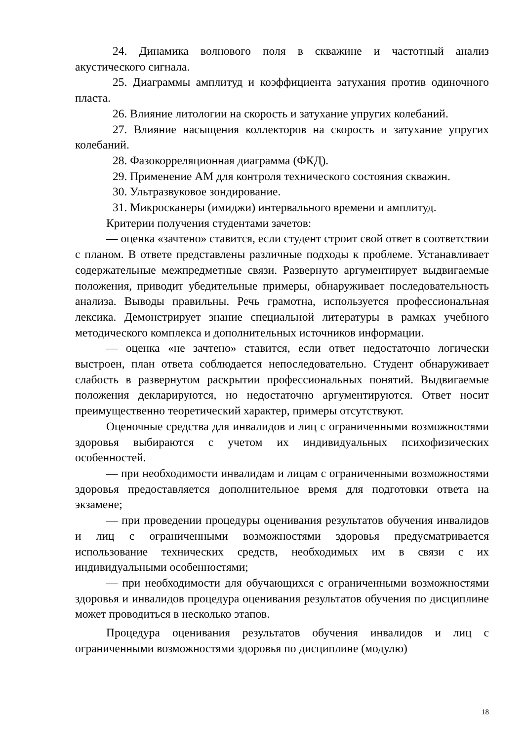24. Динамика волнового поля в скважине и частотный анализ акустического сигнала.
25. Диаграммы амплитуд и коэффициента затухания против одиночного пласта.
26. Влияние литологии на скорость и затухание упругих колебаний.
27. Влияние насыщения коллекторов на скорость и затухание упругих колебаний.
28. Фазокорреляционная диаграмма (ФКД).
29. Применение АМ для контроля технического состояния скважин.
30. Ультразвуковое зондирование.
31. Микросканеры (имиджи) интервального времени и амплитуд.
Критерии получения студентами зачетов:
— оценка «зачтено» ставится, если студент строит свой ответ в соответствии с планом. В ответе представлены различные подходы к проблеме. Устанавливает содержательные межпредметные связи. Развернуто аргументирует выдвигаемые положения, приводит убедительные примеры, обнаруживает последовательность анализа. Выводы правильны. Речь грамотна, используется профессиональная лексика. Демонстрирует знание специальной литературы в рамках учебного методического комплекса и дополнительных источников информации.
— оценка «не зачтено» ставится, если ответ недостаточно логически выстроен, план ответа соблюдается непоследовательно. Студент обнаруживает слабость в развернутом раскрытии профессиональных понятий. Выдвигаемые положения декларируются, но недостаточно аргументируются. Ответ носит преимущественно теоретический характер, примеры отсутствуют.
Оценочные средства для инвалидов и лиц с ограниченными возможностями здоровья выбираются с учетом их индивидуальных психофизических особенностей.
— при необходимости инвалидам и лицам с ограниченными возможностями здоровья предоставляется дополнительное время для подготовки ответа на экзамене;
— при проведении процедуры оценивания результатов обучения инвалидов и лиц с ограниченными возможностями здоровья предусматривается использование технических средств, необходимых им в связи с их индивидуальными особенностями;
— при необходимости для обучающихся с ограниченными возможностями здоровья и инвалидов процедура оценивания результатов обучения по дисциплине может проводиться в несколько этапов.
Процедура оценивания результатов обучения инвалидов и лиц с ограниченными возможностями здоровья по дисциплине (модулю)
18